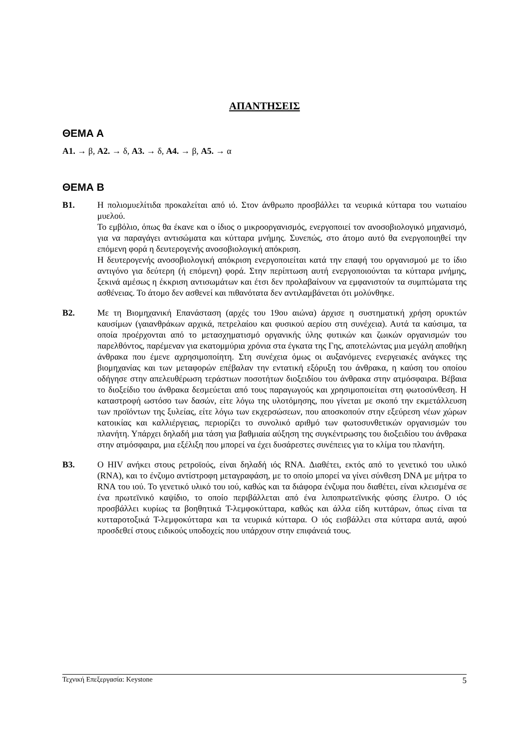ΑΠΑΝΤΗΣΕΙΣ
ΘΕΜΑ Α
Α1. → β, Α2. → δ, Α3. → δ, Α4. → β, Α5. → α
ΘΕΜΑ Β
Β1. Η πολιομυελίτιδα προκαλείται από ιό. Στον άνθρωπο προσβάλλει τα νευρικά κύτταρα του νωτιαίου μυελού.
Το εμβόλιο, όπως θα έκανε και ο ίδιος ο μικροοργανισμός, ενεργοποιεί τον ανοσοβιολογικό μηχανισμό, για να παραγάγει αντισώματα και κύτταρα μνήμης. Συνεπώς, στο άτομο αυτό θα ενεργοποιηθεί την επόμενη φορά η δευτερογενής ανοσοβιολογική απόκριση.
Η δευτερογενής ανοσοβιολογική απόκριση ενεργοποιείται κατά την επαφή του οργανισμού με το ίδιο αντιγόνο για δεύτερη (ή επόμενη) φορά. Στην περίπτωση αυτή ενεργοποιούνται τα κύτταρα μνήμης, ξεκινά αμέσως η έκκριση αντισωμάτων και έτσι δεν προλαβαίνουν να εμφανιστούν τα συμπτώματα της ασθένειας. Το άτομο δεν ασθενεί και πιθανότατα δεν αντιλαμβάνεται ότι μολύνθηκε.
Β2. Με τη Βιομηχανική Επανάσταση (αρχές του 19ου αιώνα) άρχισε η συστηματική χρήση ορυκτών καυσίμων (γαιανθράκων αρχικά, πετρελαίου και φυσικού αερίου στη συνέχεια). Αυτά τα καύσιμα, τα οποία προέρχονται από το μετασχηματισμό οργανικής ύλης φυτικών και ζωικών οργανισμών του παρελθόντος, παρέμεναν για εκατομμύρια χρόνια στα έγκατα της Γης, αποτελώντας μια μεγάλη αποθήκη άνθρακα που έμενε αχρησιμοποίητη. Στη συνέχεια όμως οι αυξανόμενες ενεργειακές ανάγκες της βιομηχανίας και των μεταφορών επέβαλαν την εντατική εξόρυξη του άνθρακα, η καύση του οποίου οδήγησε στην απελευθέρωση τεράστιων ποσοτήτων διοξειδίου του άνθρακα στην ατμόσφαιρα. Βέβαια το διοξείδιο του άνθρακα δεσμεύεται από τους παραγωγούς και χρησιμοποιείται στη φωτοσύνθεση. Η καταστροφή ωστόσο των δασών, είτε λόγω της υλοτόμησης, που γίνεται με σκοπό την εκμετάλλευση των προϊόντων της ξυλείας, είτε λόγω των εκχερσώσεων, που αποσκοπούν στην εξεύρεση νέων χώρων κατοικίας και καλλιέργειας, περιορίζει το συνολικό αριθμό των φωτοσυνθετικών οργανισμών του πλανήτη. Υπάρχει δηλαδή μια τάση για βαθμιαία αύξηση της συγκέντρωσης του διοξειδίου του άνθρακα στην ατμόσφαιρα, μια εξέλιξη που μπορεί να έχει δυσάρεστες συνέπειες για το κλίμα του πλανήτη.
Β3. Ο HIV ανήκει στους ρετροϊούς, είναι δηλαδή ιός RNA. Διαθέτει, εκτός από το γενετικό του υλικό (RNA), και το ένζυμο αντίστροφη μεταγραφάση, με το οποίο μπορεί να γίνει σύνθεση DNA με μήτρα το RNA του ιού. Το γενετικό υλικό του ιού, καθώς και τα διάφορα ένζυμα που διαθέτει, είναι κλεισμένα σε ένα πρωτεϊνικό καψίδιο, το οποίο περιβάλλεται από ένα λιποπρωτεϊνικής φύσης έλυτρο. Ο ιός προσβάλλει κυρίως τα βοηθητικά Τ-λεμφοκύτταρα, καθώς και άλλα είδη κυττάρων, όπως είναι τα κυτταροτοξικά Τ-λεμφοκύτταρα και τα νευρικά κύτταρα. Ο ιός εισβάλλει στα κύτταρα αυτά, αφού προσδεθεί στους ειδικούς υποδοχείς που υπάρχουν στην επιφάνειά τους.
Τεχνική Επεξεργασία: Keystone 5